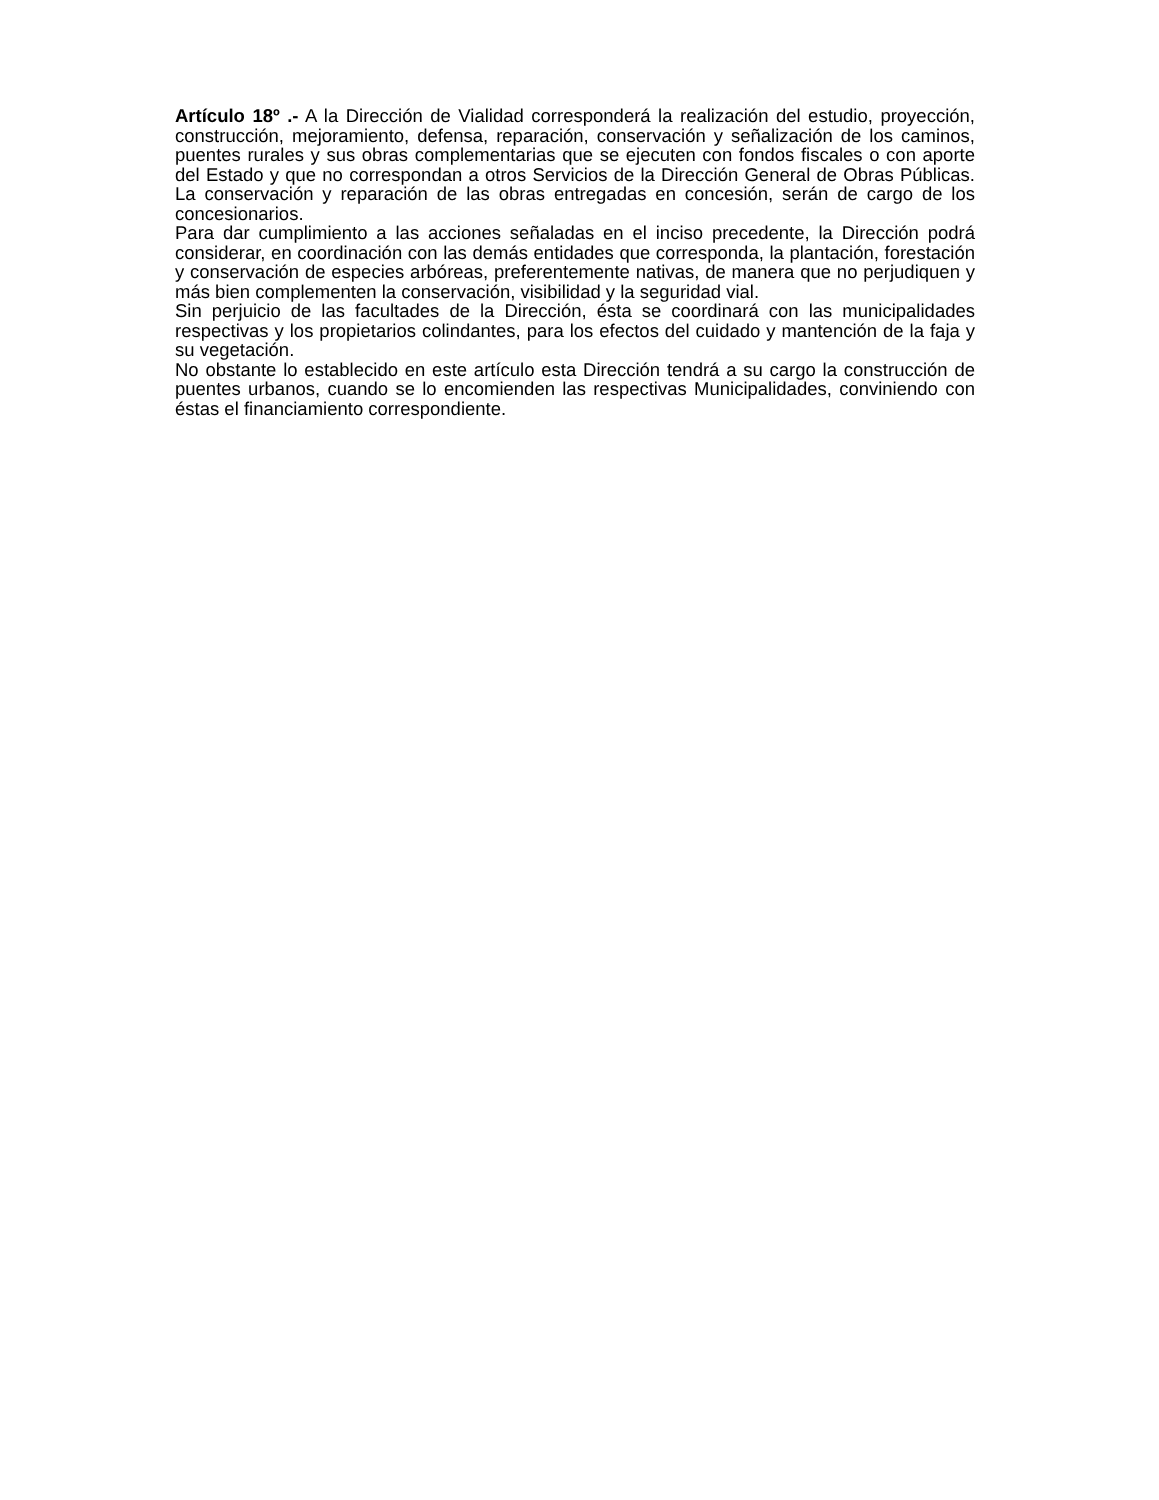Artículo 18º .- A la Dirección de Vialidad corresponderá la realización del estudio, proyección, construcción, mejoramiento, defensa, reparación, conservación y señalización de los caminos, puentes rurales y sus obras complementarias que se ejecuten con fondos fiscales o con aporte del Estado y que no correspondan a otros Servicios de la Dirección General de Obras Públicas. La conservación y reparación de las obras entregadas en concesión, serán de cargo de los concesionarios.
Para dar cumplimiento a las acciones señaladas en el inciso precedente, la Dirección podrá considerar, en coordinación con las demás entidades que corresponda, la plantación, forestación y conservación de especies arbóreas, preferentemente nativas, de manera que no perjudiquen y más bien complementen la conservación, visibilidad y la seguridad vial.
Sin perjuicio de las facultades de la Dirección, ésta se coordinará con las municipalidades respectivas y los propietarios colindantes, para los efectos del cuidado y mantención de la faja y su vegetación.
No obstante lo establecido en este artículo esta Dirección tendrá a su cargo la construcción de puentes urbanos, cuando se lo encomienden las respectivas Municipalidades, conviniendo con éstas el financiamiento correspondiente.